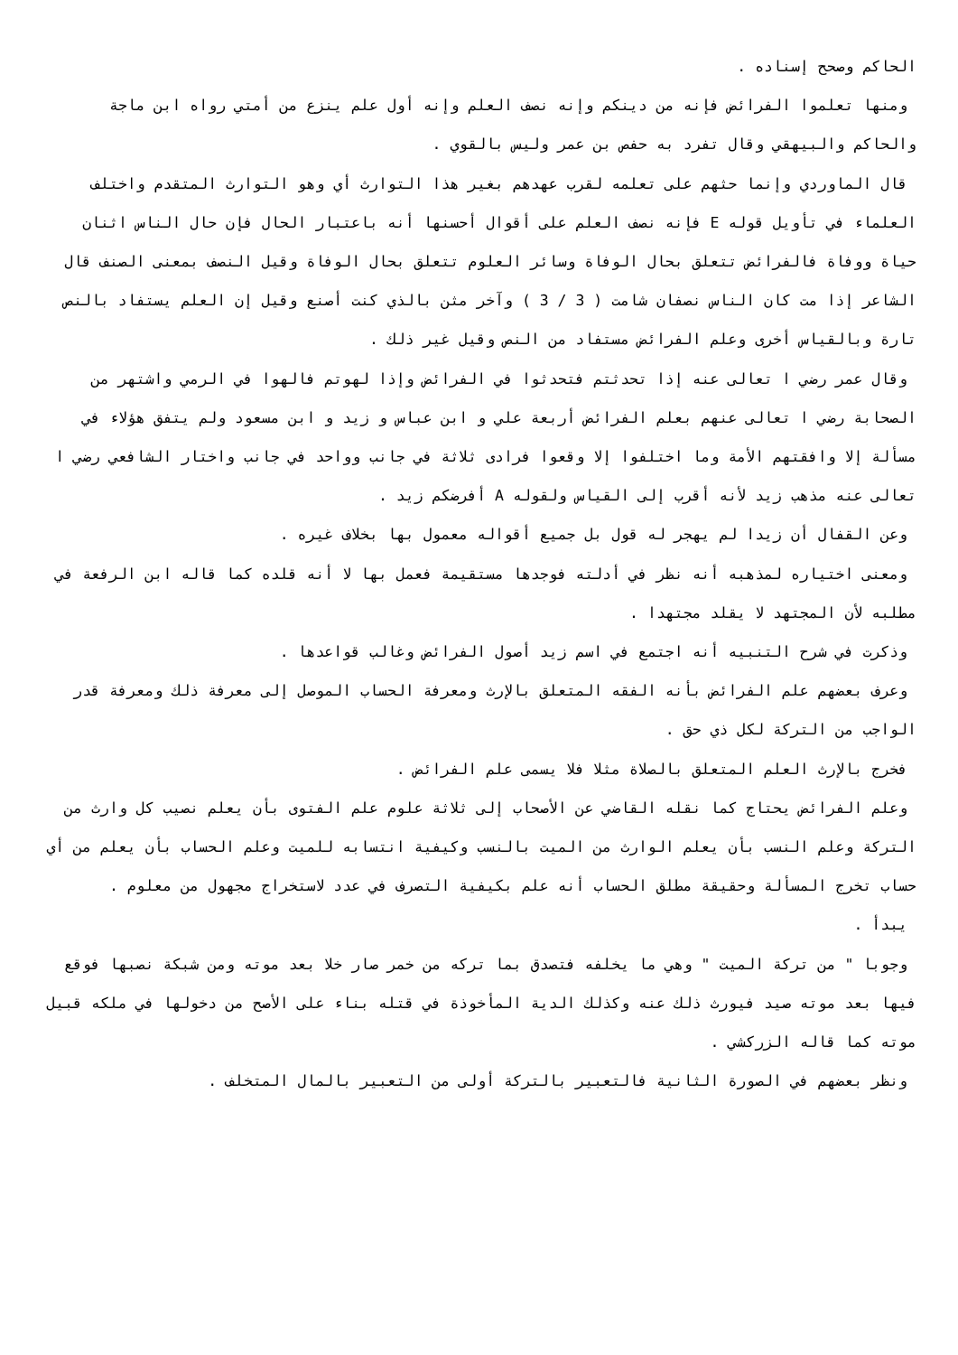الحاكم وصحح إسناده .
ومنها تعلموا الفرائض فإنه من دينكم وإنه نصف العلم وإنه أول علم ينزع من أمتي رواه ابن ماجة والحاكم والبيهقي وقال تفرد به حفص بن عمر وليس بالقوي .
قال الماوردي وإنما حثهم على تعلمه لقرب عهدهم بغير هذا التوارث أي وهو التوارث المتقدم واختلف العلماء في تأويل قوله E فإنه نصف العلم على أقوال أحسنها أنه باعتبار الحال فإن حال الناس اثنان حياة ووفاة فالفرائض تتعلق بحال الوفاة وسائر العلوم تتعلق بحال الوفاة وقيل النصف بمعنى الصنف قال الشاعر إذا مت كان الناس نصفان شامت ( 3 / 3 ) وآخر مثن بالذي كنت أصنع وقيل إن العلم يستفاد بالنص تارة وبالقياس أخرى وعلم الفرائض مستفاد من النص وقيل غير ذلك .
وقال عمر رضي ا تعالى عنه إذا تحدثتم فتحدثوا في الفرائض وإذا لهوتم فالهوا في الرمي واشتهر من الصحابة رضي ا تعالى عنهم بعلم الفرائض أربعة علي و ابن عباس و زيد و ابن مسعود ولم يتفق هؤلاء في مسألة إلا وافقتهم الأمة وما اختلفوا إلا وقعوا فرادى ثلاثة في جانب وواحد في جانب واختار الشافعي رضي ا تعالى عنه مذهب زيد لأنه أقرب إلى القياس ولقوله A أفرضكم زيد .
وعن القفال أن زيدا لم يهجر له قول بل جميع أقواله معمول بها بخلاف غيره .
ومعنى اختياره لمذهبه أنه نظر في أدلته فوجدها مستقيمة فعمل بها لا أنه قلده كما قاله ابن الرفعة في مطلبه لأن المجتهد لا يقلد مجتهدا .
وذكرت في شرح التنبيه أنه اجتمع في اسم زيد أصول الفرائض وغالب قواعدها .
وعرف بعضهم علم الفرائض بأنه الفقه المتعلق بالإرث ومعرفة الحساب الموصل إلى معرفة ذلك ومعرفة قدر الواجب من التركة لكل ذي حق .
فخرج بالإرث العلم المتعلق بالصلاة مثلا فلا يسمى علم الفرائض .
وعلم الفرائض يحتاج كما نقله القاضي عن الأصحاب إلى ثلاثة علوم علم الفتوى بأن يعلم نصيب كل وارث من التركة وعلم النسب بأن يعلم الوارث من الميت بالنسب وكيفية انتسابه للميت وعلم الحساب بأن يعلم من أي حساب تخرج المسألة وحقيقة مطلق الحساب أنه علم بكيفية التصرف في عدد لاستخراج مجهول من معلوم .
يبدأ .
وجوبا " من تركة الميت " وهي ما يخلفه فتصدق بما تركه من خمر صار خلا بعد موته ومن شبكة نصبها فوقع فيها بعد موته صيد فيورث ذلك عنه وكذلك الدية المأخوذة في قتله بناء على الأصح من دخولها في ملكه قبيل موته كما قاله الزركشي .
ونظر بعضهم في الصورة الثانية فالتعبير بالتركة أولى من التعبير بالمال المتخلف .